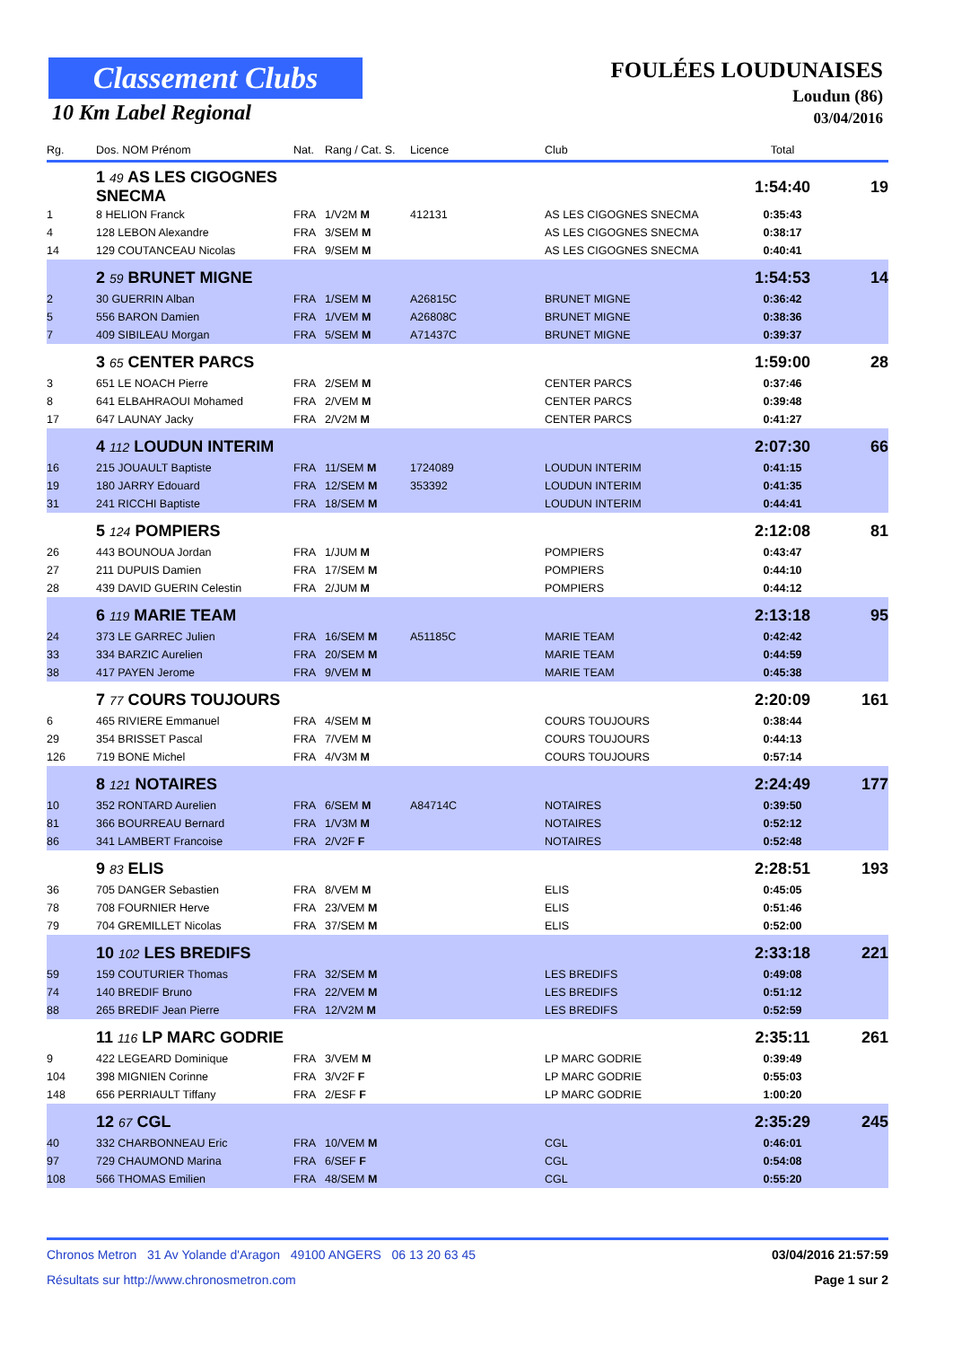Classement Clubs
10 Km Label Regional
FOULÉES LOUDUNAISES
Loudun (86)
03/04/2016
| Rg. | Dos. NOM Prénom | Nat. | Rang / Cat. S. | Licence | Club | Total | |
| --- | --- | --- | --- | --- | --- | --- | --- |
| | 1 49 AS LES CIGOGNES SNECMA | | | | | 1:54:40 | 19 |
| 1 | 8 HELION Franck | FRA | 1/V2M M | 412131 | AS LES CIGOGNES SNECMA | 0:35:43 | |
| 4 | 128 LEBON Alexandre | FRA | 3/SEM M | | AS LES CIGOGNES SNECMA | 0:38:17 | |
| 14 | 129 COUTANCEAU Nicolas | FRA | 9/SEM M | | AS LES CIGOGNES SNECMA | 0:40:41 | |
| | 2 59 BRUNET MIGNE | | | | | 1:54:53 | 14 |
| 2 | 30 GUERRIN Alban | FRA | 1/SEM M | A26815C | BRUNET MIGNE | 0:36:42 | |
| 5 | 556 BARON Damien | FRA | 1/VEM M | A26808C | BRUNET MIGNE | 0:38:36 | |
| 7 | 409 SIBILEAU Morgan | FRA | 5/SEM M | A71437C | BRUNET MIGNE | 0:39:37 | |
| | 3 65 CENTER PARCS | | | | | 1:59:00 | 28 |
| 3 | 651 LE NOACH Pierre | FRA | 2/SEM M | | CENTER PARCS | 0:37:46 | |
| 8 | 641 ELBAHRAOUI Mohamed | FRA | 2/VEM M | | CENTER PARCS | 0:39:48 | |
| 17 | 647 LAUNAY Jacky | FRA | 2/V2M M | | CENTER PARCS | 0:41:27 | |
| | 4 112 LOUDUN INTERIM | | | | | 2:07:30 | 66 |
| 16 | 215 JOUAULT Baptiste | FRA | 11/SEM M | 1724089 | LOUDUN INTERIM | 0:41:15 | |
| 19 | 180 JARRY Edouard | FRA | 12/SEM M | 353392 | LOUDUN INTERIM | 0:41:35 | |
| 31 | 241 RICCHI Baptiste | FRA | 18/SEM M | | LOUDUN INTERIM | 0:44:41 | |
| | 5 124 POMPIERS | | | | | 2:12:08 | 81 |
| 26 | 443 BOUNOUA Jordan | FRA | 1/JUM M | | POMPIERS | 0:43:47 | |
| 27 | 211 DUPUIS Damien | FRA | 17/SEM M | | POMPIERS | 0:44:10 | |
| 28 | 439 DAVID GUERIN Celestin | FRA | 2/JUM M | | POMPIERS | 0:44:12 | |
| | 6 119 MARIE TEAM | | | | | 2:13:18 | 95 |
| 24 | 373 LE GARREC Julien | FRA | 16/SEM M | A51185C | MARIE TEAM | 0:42:42 | |
| 33 | 334 BARZIC Aurelien | FRA | 20/SEM M | | MARIE TEAM | 0:44:59 | |
| 38 | 417 PAYEN Jerome | FRA | 9/VEM M | | MARIE TEAM | 0:45:38 | |
| | 7 77 COURS TOUJOURS | | | | | 2:20:09 | 161 |
| 6 | 465 RIVIERE Emmanuel | FRA | 4/SEM M | | COURS TOUJOURS | 0:38:44 | |
| 29 | 354 BRISSET Pascal | FRA | 7/VEM M | | COURS TOUJOURS | 0:44:13 | |
| 126 | 719 BONE Michel | FRA | 4/V3M M | | COURS TOUJOURS | 0:57:14 | |
| | 8 121 NOTAIRES | | | | | 2:24:49 | 177 |
| 10 | 352 RONTARD Aurelien | FRA | 6/SEM M | A84714C | NOTAIRES | 0:39:50 | |
| 81 | 366 BOURREAU Bernard | FRA | 1/V3M M | | NOTAIRES | 0:52:12 | |
| 86 | 341 LAMBERT Francoise | FRA | 2/V2F F | | NOTAIRES | 0:52:48 | |
| | 9 83 ELIS | | | | | 2:28:51 | 193 |
| 36 | 705 DANGER Sebastien | FRA | 8/VEM M | | ELIS | 0:45:05 | |
| 78 | 708 FOURNIER Herve | FRA | 23/VEM M | | ELIS | 0:51:46 | |
| 79 | 704 GREMILLET Nicolas | FRA | 37/SEM M | | ELIS | 0:52:00 | |
| | 10 102 LES BREDIFS | | | | | 2:33:18 | 221 |
| 59 | 159 COUTURIER Thomas | FRA | 32/SEM M | | LES BREDIFS | 0:49:08 | |
| 74 | 140 BREDIF Bruno | FRA | 22/VEM M | | LES BREDIFS | 0:51:12 | |
| 88 | 265 BREDIF Jean Pierre | FRA | 12/V2M M | | LES BREDIFS | 0:52:59 | |
| | 11 116 LP MARC GODRIE | | | | | 2:35:11 | 261 |
| 9 | 422 LEGEARD Dominique | FRA | 3/VEM M | | LP MARC GODRIE | 0:39:49 | |
| 104 | 398 MIGNIEN Corinne | FRA | 3/V2F F | | LP MARC GODRIE | 0:55:03 | |
| 148 | 656 PERRIAULT Tiffany | FRA | 2/ESF F | | LP MARC GODRIE | 1:00:20 | |
| | 12 67 CGL | | | | | 2:35:29 | 245 |
| 40 | 332 CHARBONNEAU Eric | FRA | 10/VEM M | | CGL | 0:46:01 | |
| 97 | 729 CHAUMOND Marina | FRA | 6/SEF F | | CGL | 0:54:08 | |
| 108 | 566 THOMAS Emilien | FRA | 48/SEM M | | CGL | 0:55:20 | |
Chronos Metron 31 Av Yolande d'Aragon 49100 ANGERS 06 13 20 63 45 03/04/2016 21:57:59
Résultats sur http://www.chronosmetron.com Page 1 sur 2